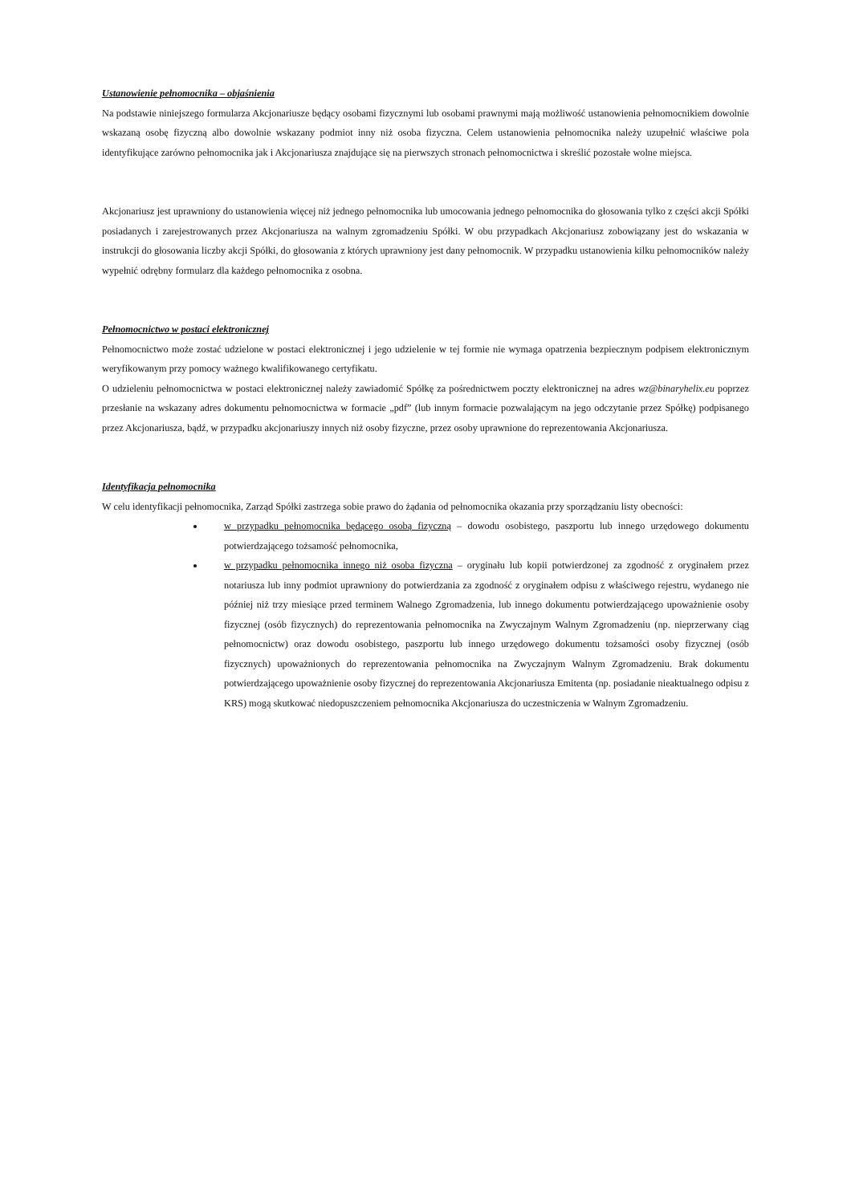Ustanowienie pełnomocnika – objaśnienia
Na podstawie niniejszego formularza Akcjonariusze będący osobami fizycznymi lub osobami prawnymi mają możliwość ustanowienia pełnomocnikiem dowolnie wskazaną osobę fizyczną albo dowolnie wskazany podmiot inny niż osoba fizyczna. Celem ustanowienia pełnomocnika należy uzupełnić właściwe pola identyfikujące zarówno pełnomocnika jak i Akcjonariusza znajdujące się na pierwszych stronach pełnomocnictwa i skreślić pozostałe wolne miejsca.
Akcjonariusz jest uprawniony do ustanowienia więcej niż jednego pełnomocnika lub umocowania jednego pełnomocnika do głosowania tylko z części akcji Spółki posiadanych i zarejestrowanych przez Akcjonariusza na walnym zgromadzeniu Spółki. W obu przypadkach Akcjonariusz zobowiązany jest do wskazania w instrukcji do głosowania liczby akcji Spółki, do głosowania z których uprawniony jest dany pełnomocnik. W przypadku ustanowienia kilku pełnomocników należy wypełnić odrębny formularz dla każdego pełnomocnika z osobna.
Pełnomocnictwo w postaci elektronicznej
Pełnomocnictwo może zostać udzielone w postaci elektronicznej i jego udzielenie w tej formie nie wymaga opatrzenia bezpiecznym podpisem elektronicznym weryfikowanym przy pomocy ważnego kwalifikowanego certyfikatu.
O udzieleniu pełnomocnictwa w postaci elektronicznej należy zawiadomić Spółkę za pośrednictwem poczty elektronicznej na adres wz@binaryhelix.eu poprzez przesłanie na wskazany adres dokumentu pełnomocnictwa w formacie „pdf” (lub innym formacie pozwalającym na jego odczytanie przez Spółkę) podpisanego przez Akcjonariusza, bądź, w przypadku akcjonariuszy innych niż osoby fizyczne, przez osoby uprawnione do reprezentowania Akcjonariusza.
Identyfikacja pełnomocnika
W celu identyfikacji pełnomocnika, Zarząd Spółki zastrzega sobie prawo do żądania od pełnomocnika okazania przy sporządzaniu listy obecności:
w przypadku pełnomocnika będącego osobą fizyczną – dowodu osobistego, paszportu lub innego urzędowego dokumentu potwierdzającego tożsamość pełnomocnika,
w przypadku pełnomocnika innego niż osoba fizyczna – oryginału lub kopii potwierdzonej za zgodność z oryginałem przez notariusza lub inny podmiot uprawniony do potwierdzania za zgodność z oryginałem odpisu z właściwego rejestru, wydanego nie później niż trzy miesiące przed terminem Walnego Zgromadzenia, lub innego dokumentu potwierdzającego upoważnienie osoby fizycznej (osób fizycznych) do reprezentowania pełnomocnika na Zwyczajnym Walnym Zgromadzeniu (np. nieprzerwany ciąg pełnomocnictw) oraz dowodu osobistego, paszportu lub innego urzędowego dokumentu tożsamości osoby fizycznej (osób fizycznych) upoważnionych do reprezentowania pełnomocnika na Zwyczajnym Walnym Zgromadzeniu. Brak dokumentu potwierdzającego upoważnienie osoby fizycznej do reprezentowania Akcjonariusza Emitenta (np. posiadanie nieaktualnego odpisu z KRS) mogą skutkować niedopuszczeniem pełnomocnika Akcjonariusza do uczestniczenia w Walnym Zgromadzeniu.